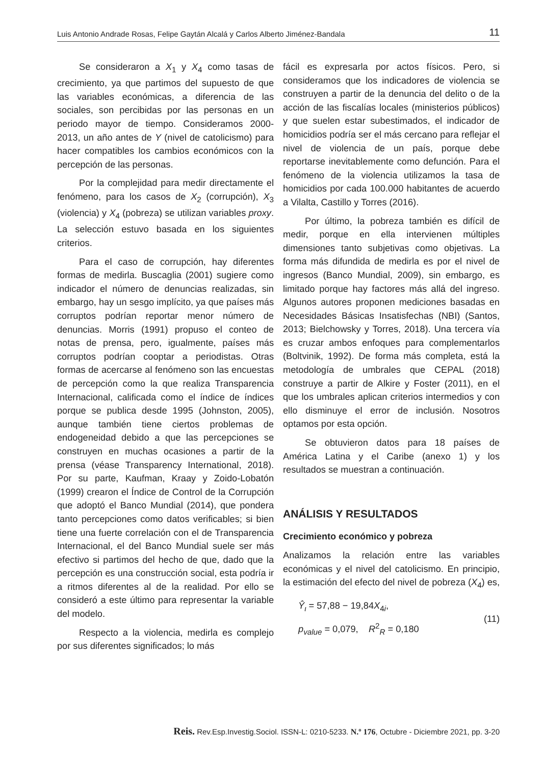Luis Antonio Andrade Rosas, Felipe Gaytán Alcalá y Carlos Alberto Jiménez-Bandala 11
Se consideraron a X<sub>1</sub> y X<sub>4</sub> como tasas de crecimiento, ya que partimos del supuesto de que las variables económicas, a diferencia de las sociales, son percibidas por las personas en un periodo mayor de tiempo. Consideramos 2000-2013, un año antes de Y (nivel de catolicismo) para hacer compatibles los cambios económicos con la percepción de las personas.
Por la complejidad para medir directamente el fenómeno, para los casos de X<sub>2</sub> (corrupción), X<sub>3</sub> (violencia) y X<sub>4</sub> (pobreza) se utilizan variables proxy. La selección estuvo basada en los siguientes criterios.
Para el caso de corrupción, hay diferentes formas de medirla. Buscaglia (2001) sugiere como indicador el número de denuncias realizadas, sin embargo, hay un sesgo implícito, ya que países más corruptos podrían reportar menor número de denuncias. Morris (1991) propuso el conteo de notas de prensa, pero, igualmente, países más corruptos podrían cooptar a periodistas. Otras formas de acercarse al fenómeno son las encuestas de percepción como la que realiza Transparencia Internacional, calificada como el índice de índices porque se publica desde 1995 (Johnston, 2005), aunque también tiene ciertos problemas de endogeneidad debido a que las percepciones se construyen en muchas ocasiones a partir de la prensa (véase Transparency International, 2018). Por su parte, Kaufman, Kraay y Zoido-Lobatón (1999) crearon el Índice de Control de la Corrupción que adoptó el Banco Mundial (2014), que pondera tanto percepciones como datos verificables; si bien tiene una fuerte correlación con el de Transparencia Internacional, el del Banco Mundial suele ser más efectivo si partimos del hecho de que, dado que la percepción es una construcción social, esta podría ir a ritmos diferentes al de la realidad. Por ello se consideró a este último para representar la variable del modelo.
Respecto a la violencia, medirla es complejo por sus diferentes significados; lo más
fácil es expresarla por actos físicos. Pero, si consideramos que los indicadores de violencia se construyen a partir de la denuncia del delito o de la acción de las fiscalías locales (ministerios públicos) y que suelen estar subestimados, el indicador de homicidios podría ser el más cercano para reflejar el nivel de violencia de un país, porque debe reportarse inevitablemente como defunción. Para el fenómeno de la violencia utilizamos la tasa de homicidios por cada 100.000 habitantes de acuerdo a Vilalta, Castillo y Torres (2016).
Por último, la pobreza también es difícil de medir, porque en ella intervienen múltiples dimensiones tanto subjetivas como objetivas. La forma más difundida de medirla es por el nivel de ingresos (Banco Mundial, 2009), sin embargo, es limitado porque hay factores más allá del ingreso. Algunos autores proponen mediciones basadas en Necesidades Básicas Insatisfechas (NBI) (Santos, 2013; Bielchowsky y Torres, 2018). Una tercera vía es cruzar ambos enfoques para complementarlos (Boltvinik, 1992). De forma más completa, está la metodología de umbrales que CEPAL (2018) construye a partir de Alkire y Foster (2011), en el que los umbrales aplican criterios intermedios y con ello disminuye el error de inclusión. Nosotros optamos por esta opción.
Se obtuvieron datos para 18 países de América Latina y el Caribe (anexo 1) y los resultados se muestran a continuación.
ANÁLISIS Y RESULTADOS
Crecimiento económico y pobreza
Analizamos la relación entre las variables económicas y el nivel del catolicismo. En principio, la estimación del efecto del nivel de pobreza (X<sub>4</sub>) es,
Ŷ<sub>ι</sub> = 57,88 − 19,84X<sub>4i</sub>,
p<sub>value</sub> = 0,079, R<sup>2</sup><sub>R</sub> = 0,180
(11)
Reis. Rev.Esp.Investig.Sociol. ISSN-L: 0210-5233. N.º 176, Octubre - Diciembre 2021, pp. 3-20